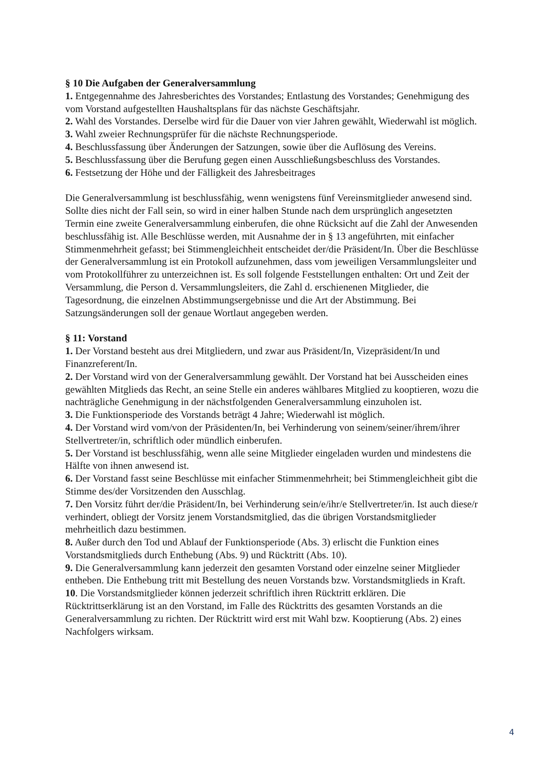§ 10 Die Aufgaben der Generalversammlung
1. Entgegennahme des Jahresberichtes des Vorstandes; Entlastung des Vorstandes; Genehmigung des vom Vorstand aufgestellten Haushaltsplans für das nächste Geschäftsjahr.
2. Wahl des Vorstandes. Derselbe wird für die Dauer von vier Jahren gewählt, Wiederwahl ist möglich.
3. Wahl zweier Rechnungsprüfer für die nächste Rechnungsperiode.
4. Beschlussfassung über Änderungen der Satzungen, sowie über die Auflösung des Vereins.
5. Beschlussfassung über die Berufung gegen einen Ausschließungsbeschluss des Vorstandes.
6. Festsetzung der Höhe und der Fälligkeit des Jahresbeitrages
Die Generalversammlung ist beschlussfähig, wenn wenigstens fünf Vereinsmitglieder anwesend sind. Sollte dies nicht der Fall sein, so wird in einer halben Stunde nach dem ursprünglich angesetzten Termin eine zweite Generalversammlung einberufen, die ohne Rücksicht auf die Zahl der Anwesenden beschlussfähig ist. Alle Beschlüsse werden, mit Ausnahme der in § 13 angeführten, mit einfacher Stimmenmehrheit gefasst; bei Stimmengleichheit entscheidet der/die Präsident/In. Über die Beschlüsse der Generalversammlung ist ein Protokoll aufzunehmen, dass vom jeweiligen Versammlungsleiter und vom Protokollführer zu unterzeichnen ist. Es soll folgende Feststellungen enthalten: Ort und Zeit der Versammlung, die Person d. Versammlungsleiters, die Zahl d. erschienenen Mitglieder, die Tagesordnung, die einzelnen Abstimmungsergebnisse und die Art der Abstimmung. Bei Satzungsänderungen soll der genaue Wortlaut angegeben werden.
§ 11: Vorstand
1. Der Vorstand besteht aus drei Mitgliedern, und zwar aus Präsident/In, Vizepräsident/In und Finanzreferent/In.
2. Der Vorstand wird von der Generalversammlung gewählt. Der Vorstand hat bei Ausscheiden eines gewählten Mitglieds das Recht, an seine Stelle ein anderes wählbares Mitglied zu kooptieren, wozu die nachträgliche Genehmigung in der nächstfolgenden Generalversammlung einzuholen ist.
3. Die Funktionsperiode des Vorstands beträgt 4 Jahre; Wiederwahl ist möglich.
4. Der Vorstand wird vom/von der Präsidenten/In, bei Verhinderung von seinem/seiner/ihrem/ihrer Stellvertreter/in, schriftlich oder mündlich einberufen.
5. Der Vorstand ist beschlussfähig, wenn alle seine Mitglieder eingeladen wurden und mindestens die Hälfte von ihnen anwesend ist.
6. Der Vorstand fasst seine Beschlüsse mit einfacher Stimmenmehrheit; bei Stimmengleichheit gibt die Stimme des/der Vorsitzenden den Ausschlag.
7. Den Vorsitz führt der/die Präsident/In, bei Verhinderung sein/e/ihr/e Stellvertreter/in. Ist auch diese/r verhindert, obliegt der Vorsitz jenem Vorstandsmitglied, das die übrigen Vorstandsmitglieder mehrheitlich dazu bestimmen.
8. Außer durch den Tod und Ablauf der Funktionsperiode (Abs. 3) erlischt die Funktion eines Vorstandsmitglieds durch Enthebung (Abs. 9) und Rücktritt (Abs. 10).
9. Die Generalversammlung kann jederzeit den gesamten Vorstand oder einzelne seiner Mitglieder entheben. Die Enthebung tritt mit Bestellung des neuen Vorstands bzw. Vorstandsmitglieds in Kraft.
10. Die Vorstandsmitglieder können jederzeit schriftlich ihren Rücktritt erklären. Die Rücktrittserklärung ist an den Vorstand, im Falle des Rücktritts des gesamten Vorstands an die Generalversammlung zu richten. Der Rücktritt wird erst mit Wahl bzw. Kooptierung (Abs. 2) eines Nachfolgers wirksam.
4